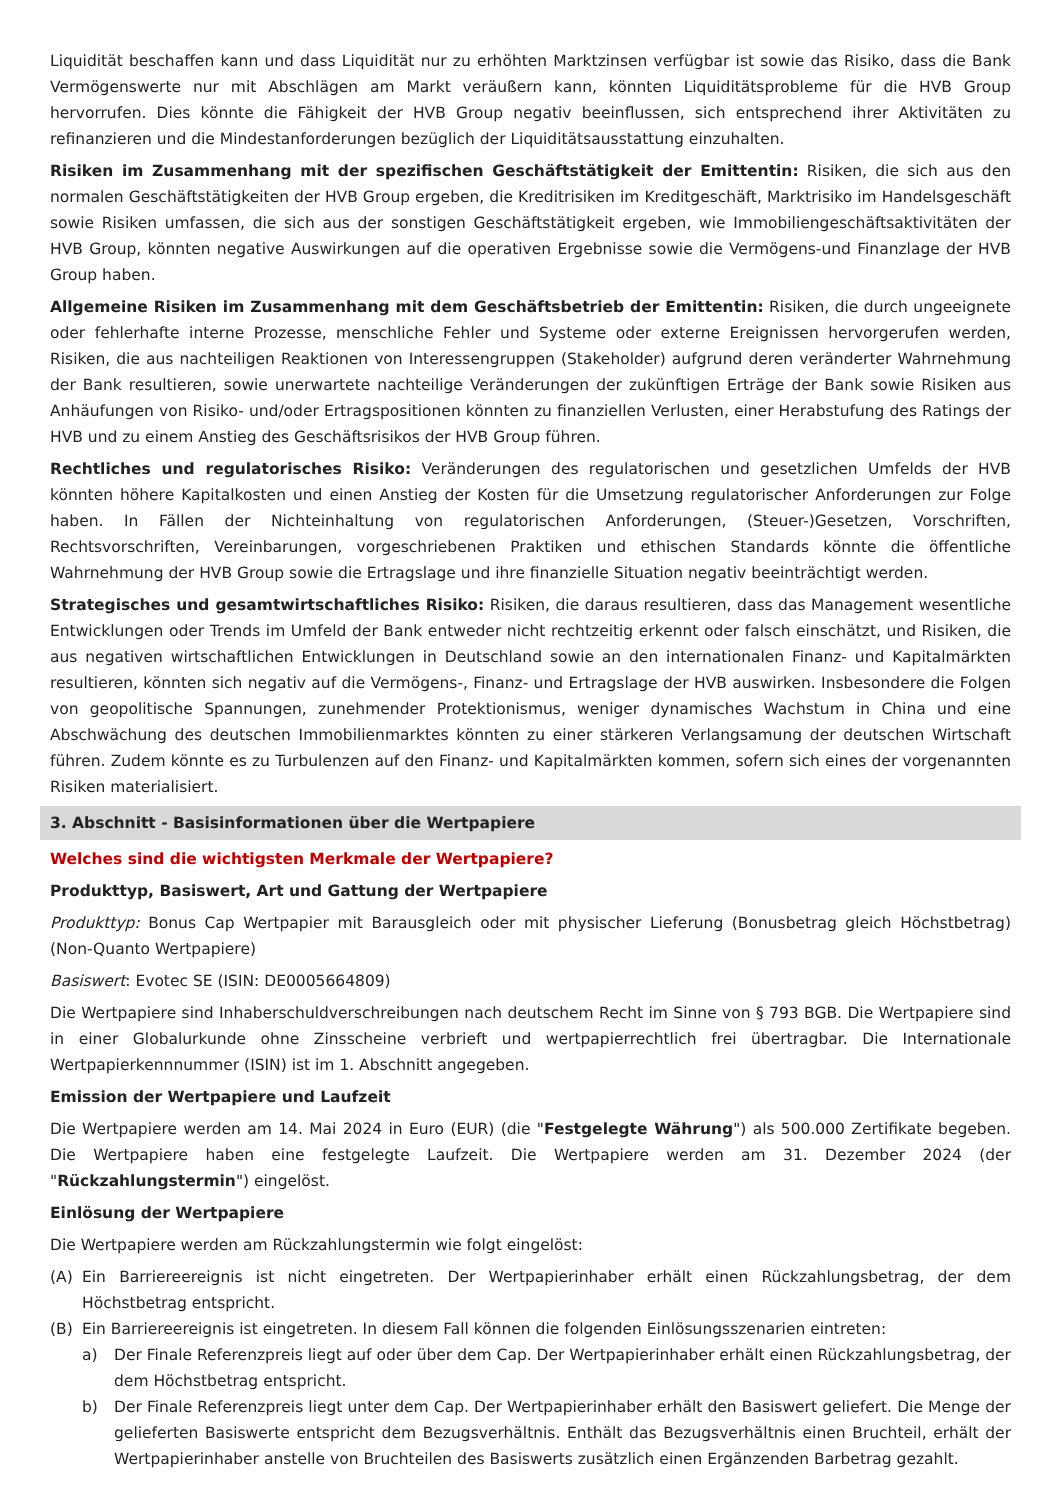Liquidität beschaffen kann und dass Liquidität nur zu erhöhten Marktzinsen verfügbar ist sowie das Risiko, dass die Bank Vermögenswerte nur mit Abschlägen am Markt veräußern kann, könnten Liquiditätsprobleme für die HVB Group hervorrufen. Dies könnte die Fähigkeit der HVB Group negativ beeinflussen, sich entsprechend ihrer Aktivitäten zu refinanzieren und die Mindestanforderungen bezüglich der Liquiditätsausstattung einzuhalten.
Risiken im Zusammenhang mit der spezifischen Geschäftstätigkeit der Emittentin: Risiken, die sich aus den normalen Geschäftstätigkeiten der HVB Group ergeben, die Kreditrisiken im Kreditgeschäft, Marktrisiko im Handelsgeschäft sowie Risiken umfassen, die sich aus der sonstigen Geschäftstätigkeit ergeben, wie Immobiliengeschäftsaktivitäten der HVB Group, könnten negative Auswirkungen auf die operativen Ergebnisse sowie die Vermögens-und Finanzlage der HVB Group haben.
Allgemeine Risiken im Zusammenhang mit dem Geschäftsbetrieb der Emittentin: Risiken, die durch ungeeignete oder fehlerhafte interne Prozesse, menschliche Fehler und Systeme oder externe Ereignissen hervorgerufen werden, Risiken, die aus nachteiligen Reaktionen von Interessengruppen (Stakeholder) aufgrund deren veränderter Wahrnehmung der Bank resultieren, sowie unerwartete nachteilige Veränderungen der zukünftigen Erträge der Bank sowie Risiken aus Anhäufungen von Risiko- und/oder Ertragspositionen könnten zu finanziellen Verlusten, einer Herabstufung des Ratings der HVB und zu einem Anstieg des Geschäftsrisikos der HVB Group führen.
Rechtliches und regulatorisches Risiko: Veränderungen des regulatorischen und gesetzlichen Umfelds der HVB könnten höhere Kapitalkosten und einen Anstieg der Kosten für die Umsetzung regulatorischer Anforderungen zur Folge haben. In Fällen der Nichteinhaltung von regulatorischen Anforderungen, (Steuer-)Gesetzen, Vorschriften, Rechtsvorschriften, Vereinbarungen, vorgeschriebenen Praktiken und ethischen Standards könnte die öffentliche Wahrnehmung der HVB Group sowie die Ertragslage und ihre finanzielle Situation negativ beeinträchtigt werden.
Strategisches und gesamtwirtschaftliches Risiko: Risiken, die daraus resultieren, dass das Management wesentliche Entwicklungen oder Trends im Umfeld der Bank entweder nicht rechtzeitig erkennt oder falsch einschätzt, und Risiken, die aus negativen wirtschaftlichen Entwicklungen in Deutschland sowie an den internationalen Finanz- und Kapitalmärkten resultieren, könnten sich negativ auf die Vermögens-, Finanz- und Ertragslage der HVB auswirken. Insbesondere die Folgen von geopolitische Spannungen, zunehmender Protektionismus, weniger dynamisches Wachstum in China und eine Abschwächung des deutschen Immobilienmarktes könnten zu einer stärkeren Verlangsamung der deutschen Wirtschaft führen. Zudem könnte es zu Turbulenzen auf den Finanz- und Kapitalmärkten kommen, sofern sich eines der vorgenannten Risiken materialisiert.
3. Abschnitt - Basisinformationen über die Wertpapiere
Welches sind die wichtigsten Merkmale der Wertpapiere?
Produkttyp, Basiswert, Art und Gattung der Wertpapiere
Produkttyp: Bonus Cap Wertpapier mit Barausgleich oder mit physischer Lieferung (Bonusbetrag gleich Höchstbetrag) (Non-Quanto Wertpapiere)
Basiswert: Evotec SE (ISIN: DE0005664809)
Die Wertpapiere sind Inhaberschuldverschreibungen nach deutschem Recht im Sinne von § 793 BGB. Die Wertpapiere sind in einer Globalurkunde ohne Zinsscheine verbrieft und wertpapierrechtlich frei übertragbar. Die Internationale Wertpapierkennnummer (ISIN) ist im 1. Abschnitt angegeben.
Emission der Wertpapiere und Laufzeit
Die Wertpapiere werden am 14. Mai 2024 in Euro (EUR) (die "Festgelegte Währung") als 500.000 Zertifikate begeben. Die Wertpapiere haben eine festgelegte Laufzeit. Die Wertpapiere werden am 31. Dezember 2024 (der "Rückzahlungstermin") eingelöst.
Einlösung der Wertpapiere
Die Wertpapiere werden am Rückzahlungstermin wie folgt eingelöst:
(A) Ein Barriereereignis ist nicht eingetreten. Der Wertpapierinhaber erhält einen Rückzahlungsbetrag, der dem Höchstbetrag entspricht.
(B) Ein Barriereereignis ist eingetreten. In diesem Fall können die folgenden Einlösungsszenarien eintreten:
a) Der Finale Referenzpreis liegt auf oder über dem Cap. Der Wertpapierinhaber erhält einen Rückzahlungsbetrag, der dem Höchstbetrag entspricht.
b) Der Finale Referenzpreis liegt unter dem Cap. Der Wertpapierinhaber erhält den Basiswert geliefert. Die Menge der gelieferten Basiswerte entspricht dem Bezugsverhältnis. Enthält das Bezugsverhältnis einen Bruchteil, erhält der Wertpapierinhaber anstelle von Bruchteilen des Basiswerts zusätzlich einen Ergänzenden Barbetrag gezahlt.